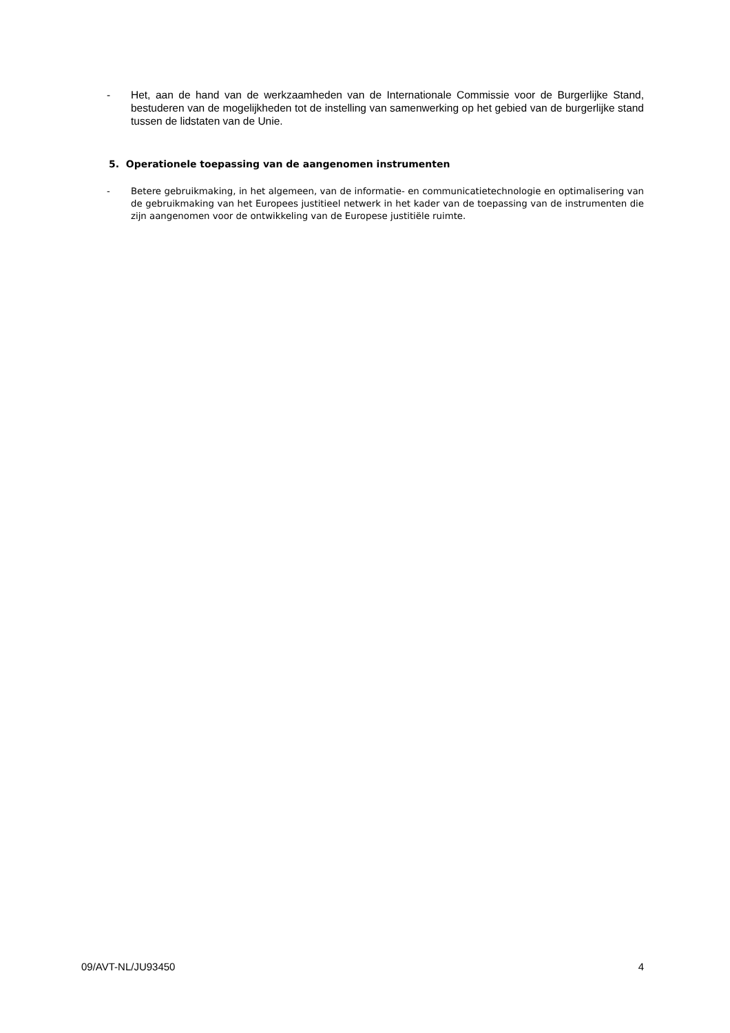- Het, aan de hand van de werkzaamheden van de Internationale Commissie voor de Burgerlijke Stand, bestuderen van de mogelijkheden tot de instelling van samenwerking op het gebied van de burgerlijke stand tussen de lidstaten van de Unie.
5. Operationele toepassing van de aangenomen instrumenten
- Betere gebruikmaking, in het algemeen, van de informatie- en communicatietechnologie en optimalisering van de gebruikmaking van het Europees justitieel netwerk in het kader van de toepassing van de instrumenten die zijn aangenomen voor de ontwikkeling van de Europese justitiële ruimte.
09/AVT-NL/JU93450 4